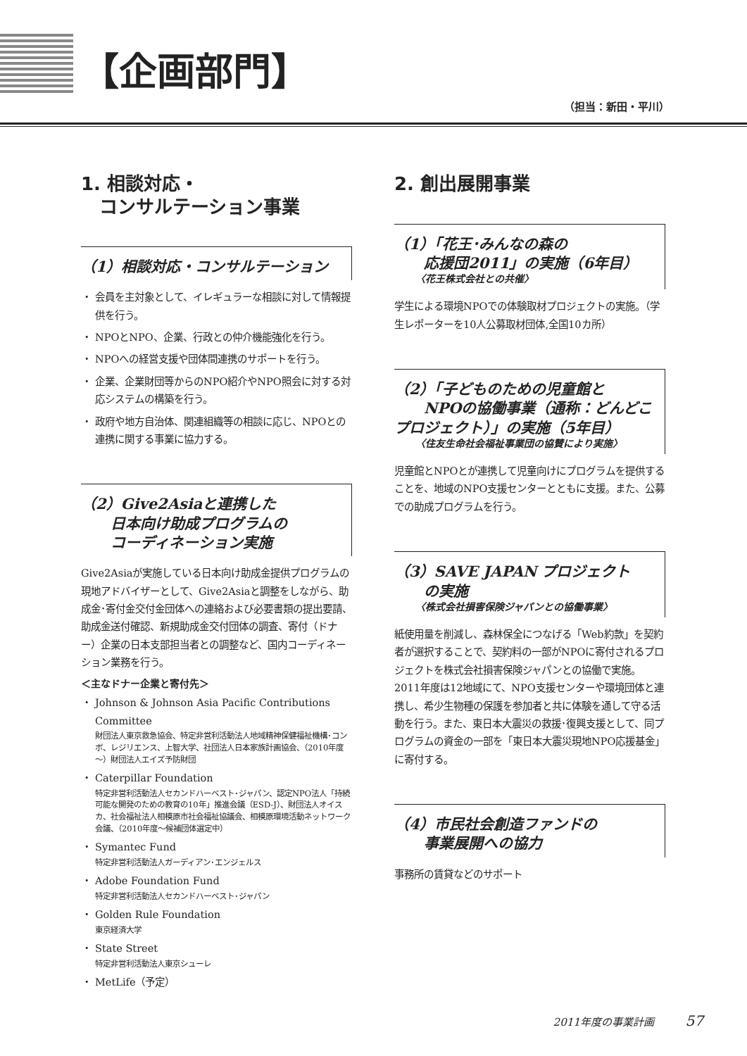【企画部門】
（担当：新田・平川）
1. 相談対応・
　コンサルテーション事業
（1）相談対応・コンサルテーション
会員を主対象として、イレギュラーな相談に対して情報提供を行う。
NPOとNPO、企業、行政との仲介機能強化を行う。
NPOへの経営支援や団体間連携のサポートを行う。
企業、企業財団等からのNPO紹介やNPO照会に対する対応システムの構築を行う。
政府や地方自治体、関連組織等の相談に応じ、NPOとの連携に関する事業に協力する。
（2）Give2Asiaと連携した
　　日本向け助成プログラムの
　　コーディネーション実施
Give2Asiaが実施している日本向け助成金提供プログラムの現地アドバイザーとして、Give2Asiaと調整をしながら、助成金･寄付金交付金団体への連絡および必要書類の提出要請、助成金送付確認、新規助成金交付団体の調査、寄付（ドナー）企業の日本支部担当者との調整など、国内コーディネーション業務を行う。
＜主なドナー企業と寄付先＞
Johnson & Johnson Asia Pacific Contributions Committee
財団法人東京救急協会、特定非営利活動法人地域精神保健福祉機構･コンボ、レジリエンス、上智大学、社団法人日本家族計画協会、（2010年度～）財団法人エイズ予防財団
Caterpillar Foundation
特定非営利活動法人セカンドハーベスト･ジャパン、認定NPO法人「持続可能な開発のための教育の10年」推進会議（ESD-J）、財団法人オイスカ、社会福祉法人相模原市社会福祉協議会、相模原環境活動ネットワーク会議、（2010年度～候補団体選定中）
Symantec Fund
特定非営利活動法人ガーディアン･エンジェルス
Adobe Foundation Fund
特定非営利活動法人セカンドハーベスト･ジャパン
Golden Rule Foundation
東京経済大学
State Street
特定非営利活動法人東京シューレ
MetLife（予定）
2. 創出展開事業
（1）「花王･みんなの森の
　　応援団2011」の実施（6年目）
〈花王株式会社との共催〉
学生による環境NPOでの体験取材プロジェクトの実施。（学生レポーターを10人公募取材団体,全国10カ所）
（2）「子どものための児童館と
　　NPOの協働事業（通称：どんどこプロジェクト）」の実施（5年目）
〈住友生命社会福祉事業団の協賛により実施〉
児童館とNPOとが連携して児童向けにプログラムを提供することを、地域のNPO支援センターとともに支援。また、公募での助成プログラムを行う。
（3）SAVE JAPAN プロジェクト
　　の実施
〈株式会社損害保険ジャパンとの協働事業〉
紙使用量を削減し、森林保全につなげる「Web約款」を契約者が選択することで、契約料の一部がNPOに寄付されるプロジェクトを株式会社損害保険ジャパンとの協働で実施。2011年度は12地域にて、NPO支援センターや環境団体と連携し、希少生物種の保護を参加者と共に体験を通して守る活動を行う。また、東日本大震災の救援･復興支援として、同プログラムの資金の一部を「東日本大震災現地NPO応援基金」に寄付する。
（4）市民社会創造ファンドの
　　事業展開への協力
事務所の賃貸などのサポート
2011年度の事業計画 57